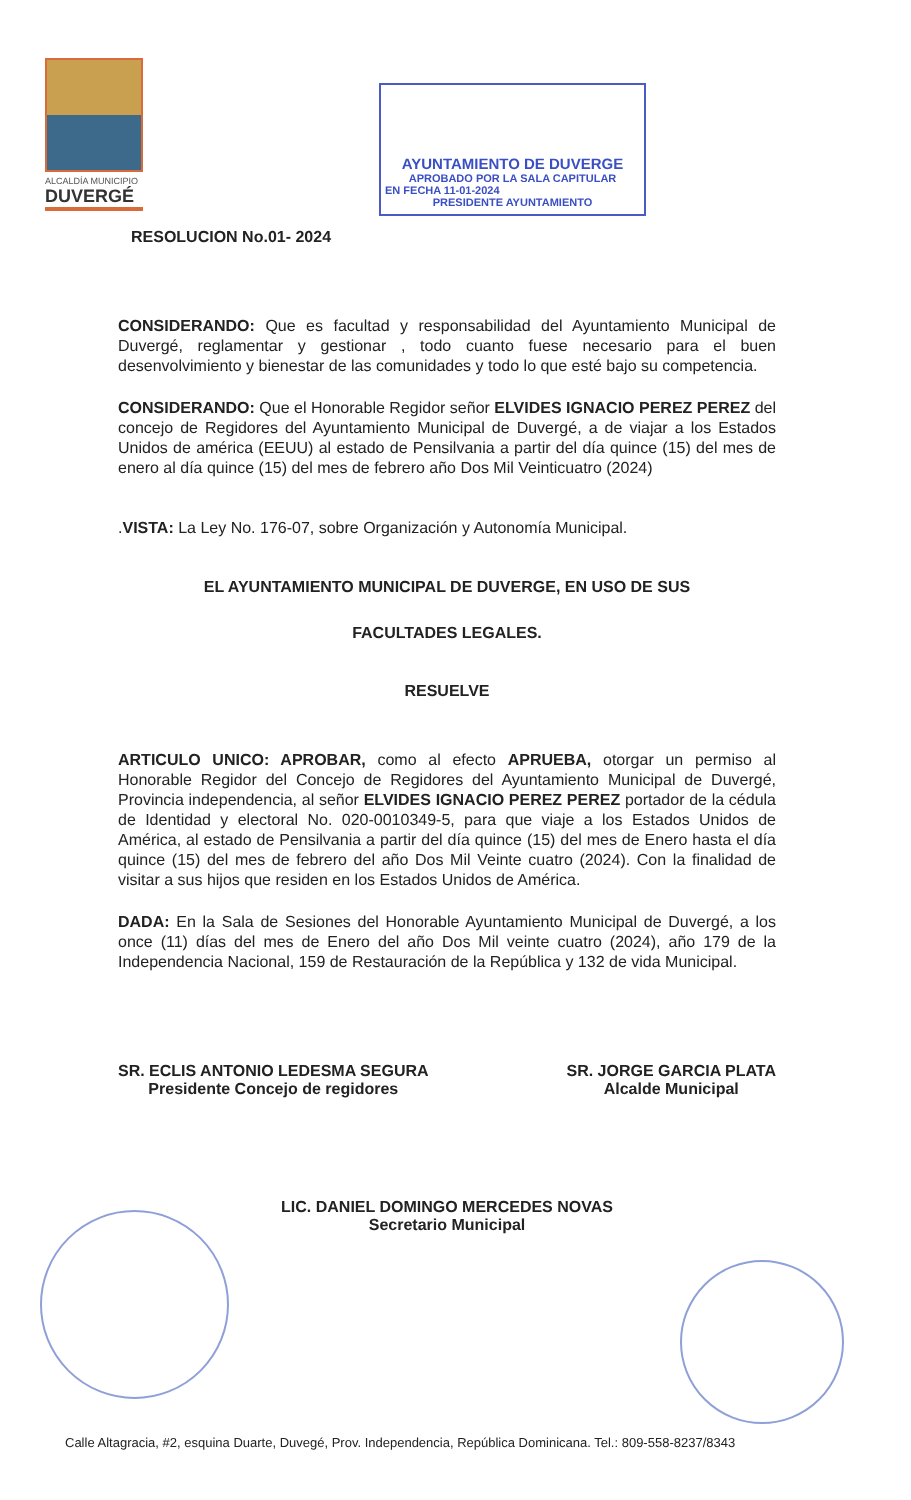ALCALDÍA MUNICIPIO
DUVERGÉ
AYUNTAMIENTO DE DUVERGE
APROBADO POR LA SALA CAPITULAR
EN FECHA 11-01-2024
PRESIDENTE AYUNTAMIENTO
RESOLUCION No.01- 2024
CONSIDERANDO: Que es facultad y responsabilidad del Ayuntamiento Municipal de Duvergé, reglamentar y gestionar , todo cuanto fuese necesario para el buen desenvolvimiento y bienestar de las comunidades y todo lo que esté bajo su competencia.
CONSIDERANDO: Que el Honorable Regidor señor ELVIDES IGNACIO PEREZ PEREZ del concejo de Regidores del Ayuntamiento Municipal de Duvergé, a de viajar a los Estados Unidos de américa (EEUU) al estado de Pensilvania a partir del día quince (15) del mes de enero al día quince (15) del mes de febrero año Dos Mil Veinticuatro (2024)
.VISTA: La Ley No. 176-07, sobre Organización y Autonomía Municipal.
EL AYUNTAMIENTO MUNICIPAL DE DUVERGE, EN USO DE SUS
FACULTADES LEGALES.
RESUELVE
ARTICULO UNICO: APROBAR, como al efecto APRUEBA, otorgar un permiso al Honorable Regidor del Concejo de Regidores del Ayuntamiento Municipal de Duvergé, Provincia independencia, al señor ELVIDES IGNACIO PEREZ PEREZ portador de la cédula de Identidad y electoral No. 020-0010349-5, para que viaje a los Estados Unidos de América, al estado de Pensilvania a partir del día quince (15) del mes de Enero hasta el día quince (15) del mes de febrero del año Dos Mil Veinte cuatro (2024). Con la finalidad de visitar a sus hijos que residen en los Estados Unidos de América.
DADA: En la Sala de Sesiones del Honorable Ayuntamiento Municipal de Duvergé, a los once (11) días del mes de Enero del año Dos Mil veinte cuatro (2024), año 179 de la Independencia Nacional, 159 de Restauración de la República y 132 de vida Municipal.
SR. ECLIS ANTONIO LEDESMA SEGURA
Presidente Concejo de regidores
SR. JORGE GARCIA PLATA
Alcalde Municipal
LIC. DANIEL DOMINGO MERCEDES NOVAS
Secretario Municipal
Calle Altagracia, #2, esquina Duarte, Duvegé, Prov. Independencia, República Dominicana. Tel.: 809-558-8237/8343